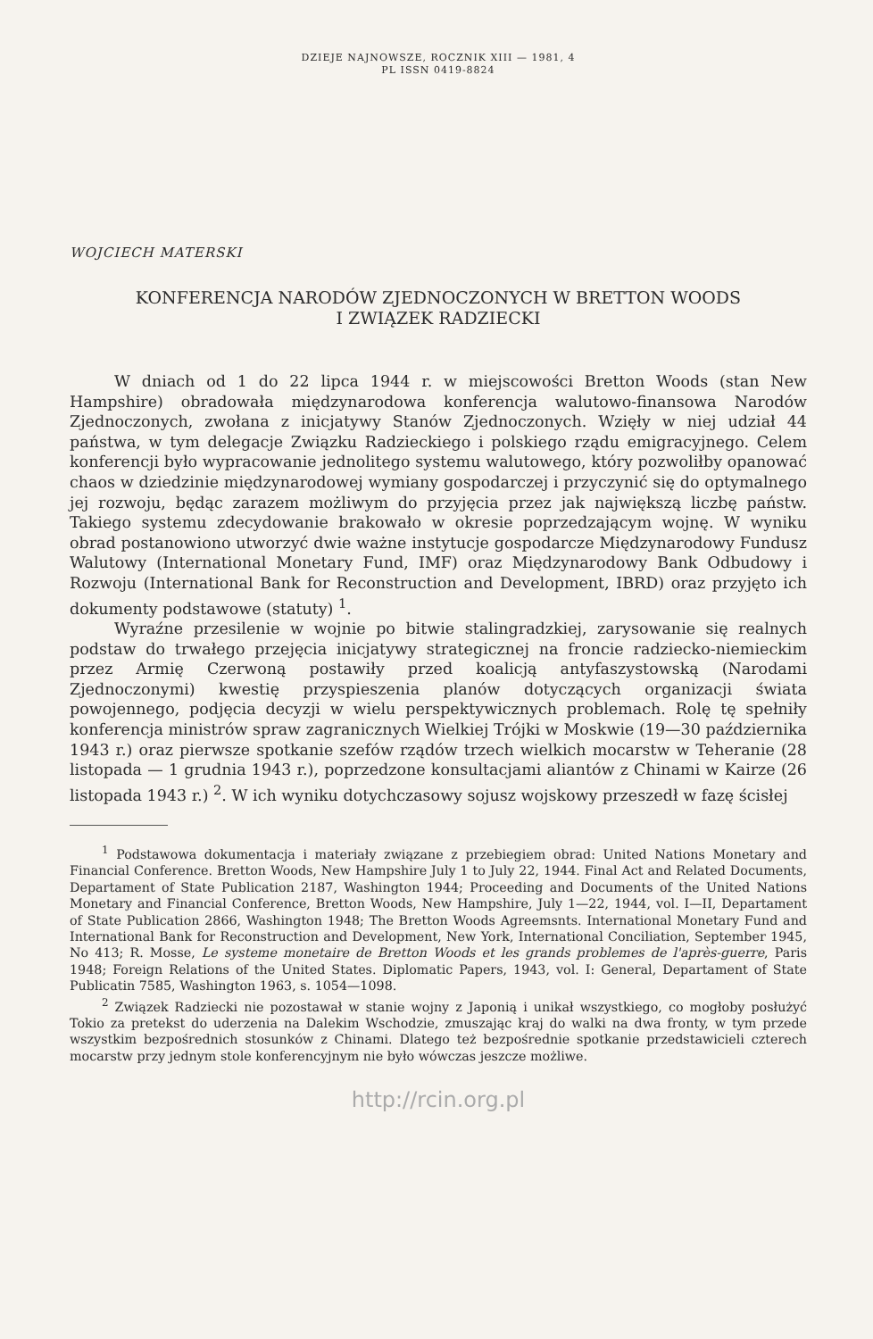DZIEJE NAJNOWSZE, ROCZNIK XIII — 1981, 4
PL ISSN 0419-8824
WOJCIECH MATERSKI
KONFERENCJA NARODÓW ZJEDNOCZONYCH W BRETTON WOODS
I ZWIĄZEK RADZIECKI
W dniach od 1 do 22 lipca 1944 r. w miejscowości Bretton Woods (stan New Hampshire) obradowała międzynarodowa konferencja walutowo-finansowa Narodów Zjednoczonych, zwołana z inicjatywy Stanów Zjednoczonych. Wzięły w niej udział 44 państwa, w tym delegacje Związku Radzieckiego i polskiego rządu emigracyjnego. Celem konferencji było wypracowanie jednolitego systemu walutowego, który pozwoliłby opanować chaos w dziedzinie międzynarodowej wymiany gospodarczej i przyczynić się do optymalnego jej rozwoju, będąc zarazem możliwym do przyjęcia przez jak największą liczbę państw. Takiego systemu zdecydowanie brakowało w okresie poprzedzającym wojnę. W wyniku obrad postanowiono utworzyć dwie ważne instytucje gospodarcze Międzynarodowy Fundusz Walutowy (International Monetary Fund, IMF) oraz Międzynarodowy Bank Odbudowy i Rozwoju (International Bank for Reconstruction and Development, IBRD) oraz przyjęto ich dokumenty podstawowe (statuty) <sup>1</sup>.
Wyraźne przesilenie w wojnie po bitwie stalingradzkiej, zarysowanie się realnych podstaw do trwałego przejęcia inicjatywy strategicznej na froncie radziecko-niemieckim przez Armię Czerwoną postawiły przed koalicją antyfaszystowską (Narodami Zjednoczonymi) kwestię przyspieszenia planów dotyczących organizacji świata powojennego, podjęcia decyzji w wielu perspektywicznych problemach. Rolę tę spełniły konferencja ministrów spraw zagranicznych Wielkiej Trójki w Moskwie (19—30 października 1943 r.) oraz pierwsze spotkanie szefów rządów trzech wielkich mocarstw w Teheranie (28 listopada — 1 grudnia 1943 r.), poprzedzone konsultacjami aliantów z Chinami w Kairze (26 listopada 1943 r.) <sup>2</sup>. W ich wyniku dotychczasowy sojusz wojskowy przeszedł w fazę ścisłej
<sup>1</sup> Podstawowa dokumentacja i materiały związane z przebiegiem obrad: United Nations Monetary and Financial Conference. Bretton Woods, New Hampshire July 1 to July 22, 1944. Final Act and Related Documents, Departament of State Publication 2187, Washington 1944; Proceeding and Documents of the United Nations Monetary and Financial Conference, Bretton Woods, New Hampshire, July 1—22, 1944, vol. I—II, Departament of State Publication 2866, Washington 1948; The Bretton Woods Agreemsnts. International Monetary Fund and International Bank for Reconstruction and Development, New York, International Conciliation, September 1945, No 413; R. Mosse, Le systeme monetaire de Bretton Woods et les grands problemes de l'après-guerre, Paris 1948; Foreign Relations of the United States. Diplomatic Papers, 1943, vol. I: General, Departament of State Publicatin 7585, Washington 1963, s. 1054—1098.
<sup>2</sup> Związek Radziecki nie pozostawał w stanie wojny z Japonią i unikał wszystkiego, co mogłoby posłużyć Tokio za pretekst do uderzenia na Dalekim Wschodzie, zmuszając kraj do walki na dwa fronty, w tym przede wszystkim bezpośrednich stosunków z Chinami. Dlatego też bezpośrednie spotkanie przedstawicieli czterech mocarstw przy jednym stole konferencyjnym nie było wówczas jeszcze możliwe.
http://rcin.org.pl